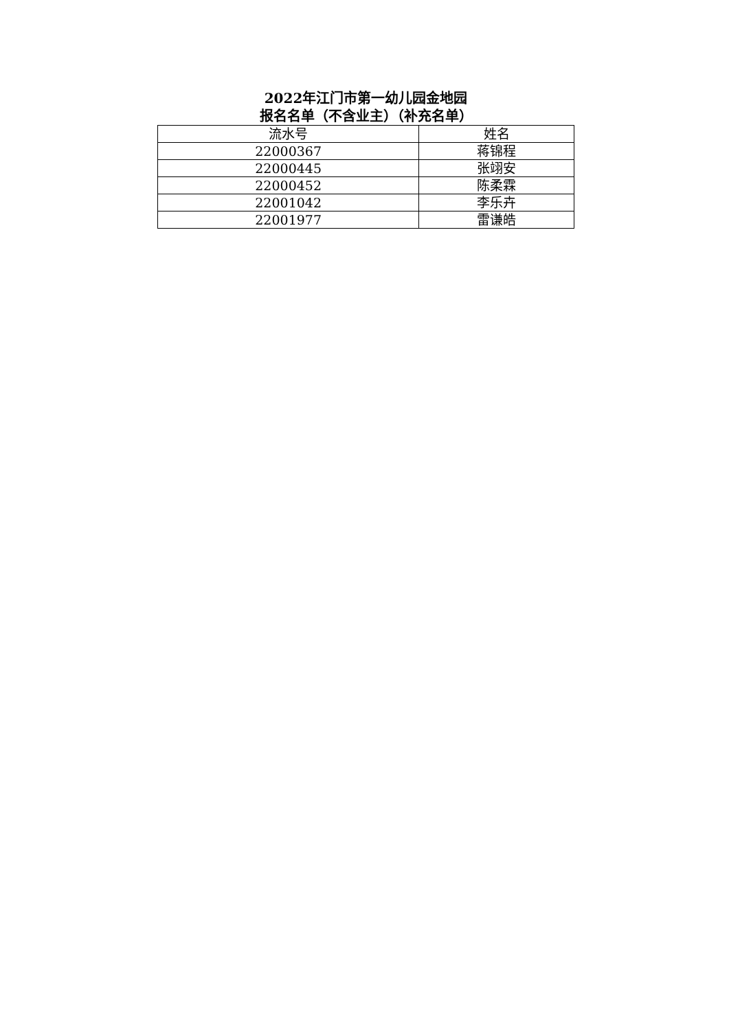2022年江门市第一幼儿园金地园
报名名单（不含业主）（补充名单）
| 流水号 | 姓名 |
| --- | --- |
| 22000367 | 蒋锦程 |
| 22000445 | 张翊安 |
| 22000452 | 陈柔霖 |
| 22001042 | 李乐卉 |
| 22001977 | 雷谦皓 |